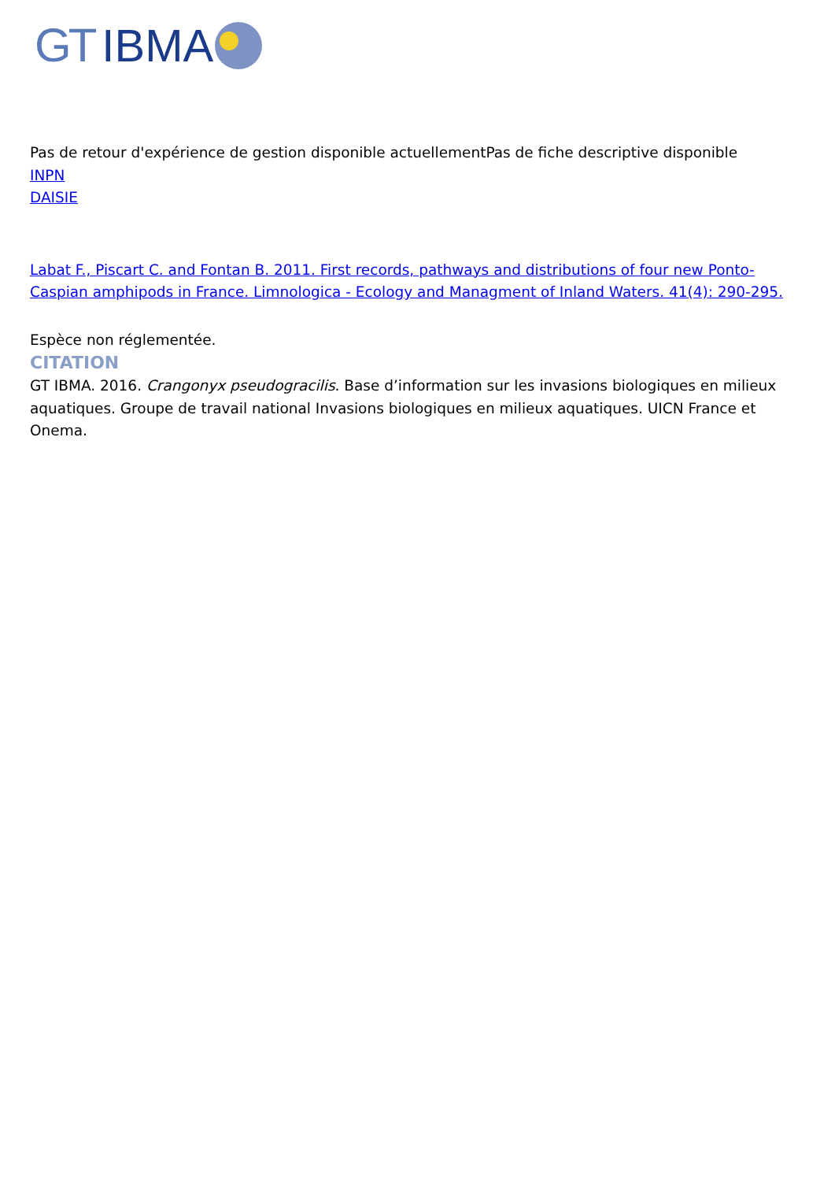GT IBMA
Pas de retour d'expérience de gestion disponible actuellementPas de fiche descriptive disponible
INPN
DAISIE
Labat F., Piscart C. and Fontan B. 2011. First records, pathways and distributions of four new Ponto-Caspian amphipods in France. Limnologica - Ecology and Managment of Inland Waters. 41(4): 290-295.
Espèce non réglementée.
CITATION
GT IBMA. 2016. Crangonyx pseudogracilis. Base d’information sur les invasions biologiques en milieux aquatiques. Groupe de travail national Invasions biologiques en milieux aquatiques. UICN France et Onema.